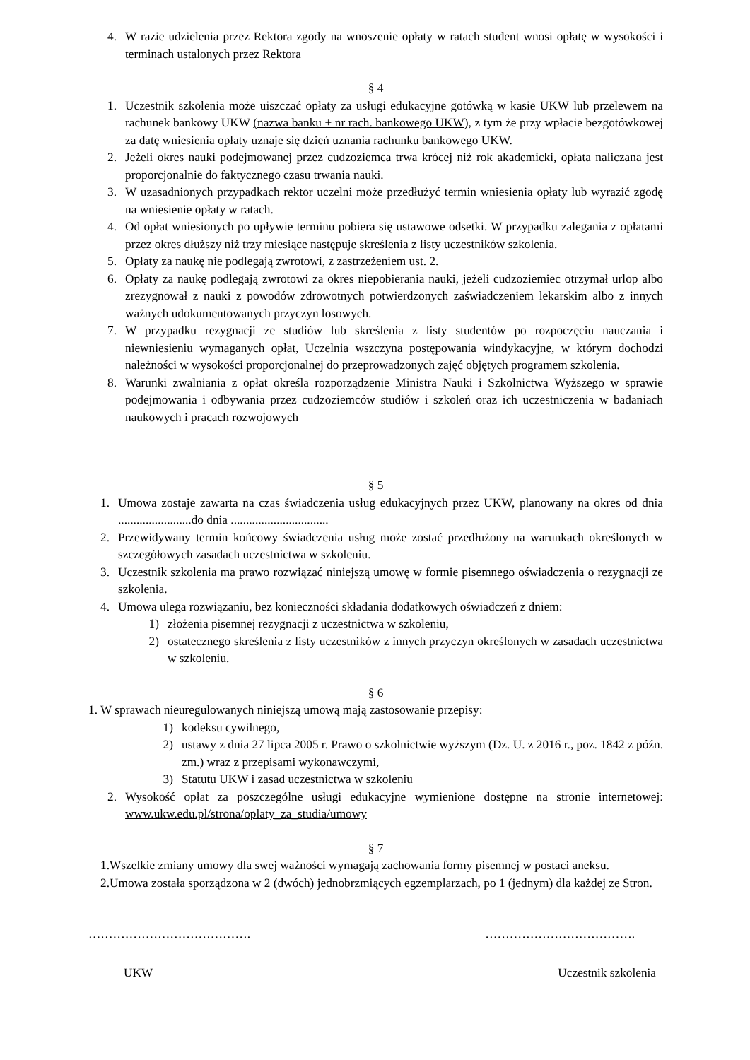4. W razie udzielenia przez Rektora zgody na wnoszenie opłaty w ratach student wnosi opłatę w wysokości i terminach ustalonych przez Rektora
§ 4
1. Uczestnik szkolenia może uiszczać opłaty za usługi edukacyjne gotówką w kasie UKW lub przelewem na rachunek bankowy UKW (nazwa banku + nr rach. bankowego UKW), z tym że przy wpłacie bezgotówkowej za datę wniesienia opłaty uznaje się dzień uznania rachunku bankowego UKW.
2. Jeżeli okres nauki podejmowanej przez cudzoziemca trwa krócej niż rok akademicki, opłata naliczana jest proporcjonalnie do faktycznego czasu trwania nauki.
3. W uzasadnionych przypadkach rektor uczelni może przedłużyć termin wniesienia opłaty lub wyrazić zgodę na wniesienie opłaty w ratach.
4. Od opłat wniesionych po upływie terminu pobiera się ustawowe odsetki. W przypadku zalegania z opłatami przez okres dłuższy niż trzy miesiące następuje skreślenia z listy uczestników szkolenia.
5. Opłaty za naukę nie podlegają zwrotowi, z zastrzeżeniem ust. 2.
6. Opłaty za naukę podlegają zwrotowi za okres niepobierania nauki, jeżeli cudzoziemiec otrzymał urlop albo zrezygnował z nauki z powodów zdrowotnych potwierdzonych zaświadczeniem lekarskim albo z innych ważnych udokumentowanych przyczyn losowych.
7. W przypadku rezygnacji ze studiów lub skreślenia z listy studentów po rozpoczęciu nauczania i niewniesieniu wymaganych opłat, Uczelnia wszczyna postępowania windykacyjne, w którym dochodzi należności w wysokości proporcjonalnej do przeprowadzonych zajęć objętych programem szkolenia.
8. Warunki zwalniania z opłat określa rozporządzenie Ministra Nauki i Szkolnictwa Wyższego w sprawie podejmowania i odbywania przez cudzoziemców studiów i szkoleń oraz ich uczestniczenia w badaniach naukowych i pracach rozwojowych
§ 5
1. Umowa zostaje zawarta na czas świadczenia usług edukacyjnych przez UKW, planowany na okres od dnia ........................do dnia ................................
2. Przewidywany termin końcowy świadczenia usług może zostać przedłużony na warunkach określonych w szczegółowych zasadach uczestnictwa w szkoleniu.
3. Uczestnik szkolenia ma prawo rozwiązać niniejszą umowę w formie pisemnego oświadczenia o rezygnacji ze szkolenia.
4. Umowa ulega rozwiązaniu, bez konieczności składania dodatkowych oświadczeń z dniem:
1) złożenia pisemnej rezygnacji z uczestnictwa w szkoleniu,
2) ostatecznego skreślenia z listy uczestników z innych przyczyn określonych w zasadach uczestnictwa w szkoleniu.
§ 6
1. W sprawach nieuregulowanych niniejszą umową mają zastosowanie przepisy:
1) kodeksu cywilnego,
2) ustawy z dnia 27 lipca 2005 r. Prawo o szkolnictwie wyższym (Dz. U. z 2016 r., poz. 1842 z późn. zm.) wraz z przepisami wykonawczymi,
3) Statutu UKW i zasad uczestnictwa w szkoleniu
2. Wysokość opłat za poszczególne usługi edukacyjne wymienione dostępne na stronie internetowej: www.ukw.edu.pl/strona/oplaty_za_studia/umowy
§ 7
1. Wszelkie zmiany umowy dla swej ważności wymagają zachowania formy pisemnej w postaci aneksu.
2. Umowa została sporządzona w 2 (dwóch) jednobrzmiących egzemplarzach, po 1 (jednym) dla każdej ze Stron.
…………………………………. ……………………………….
UKW Uczestnik szkolenia